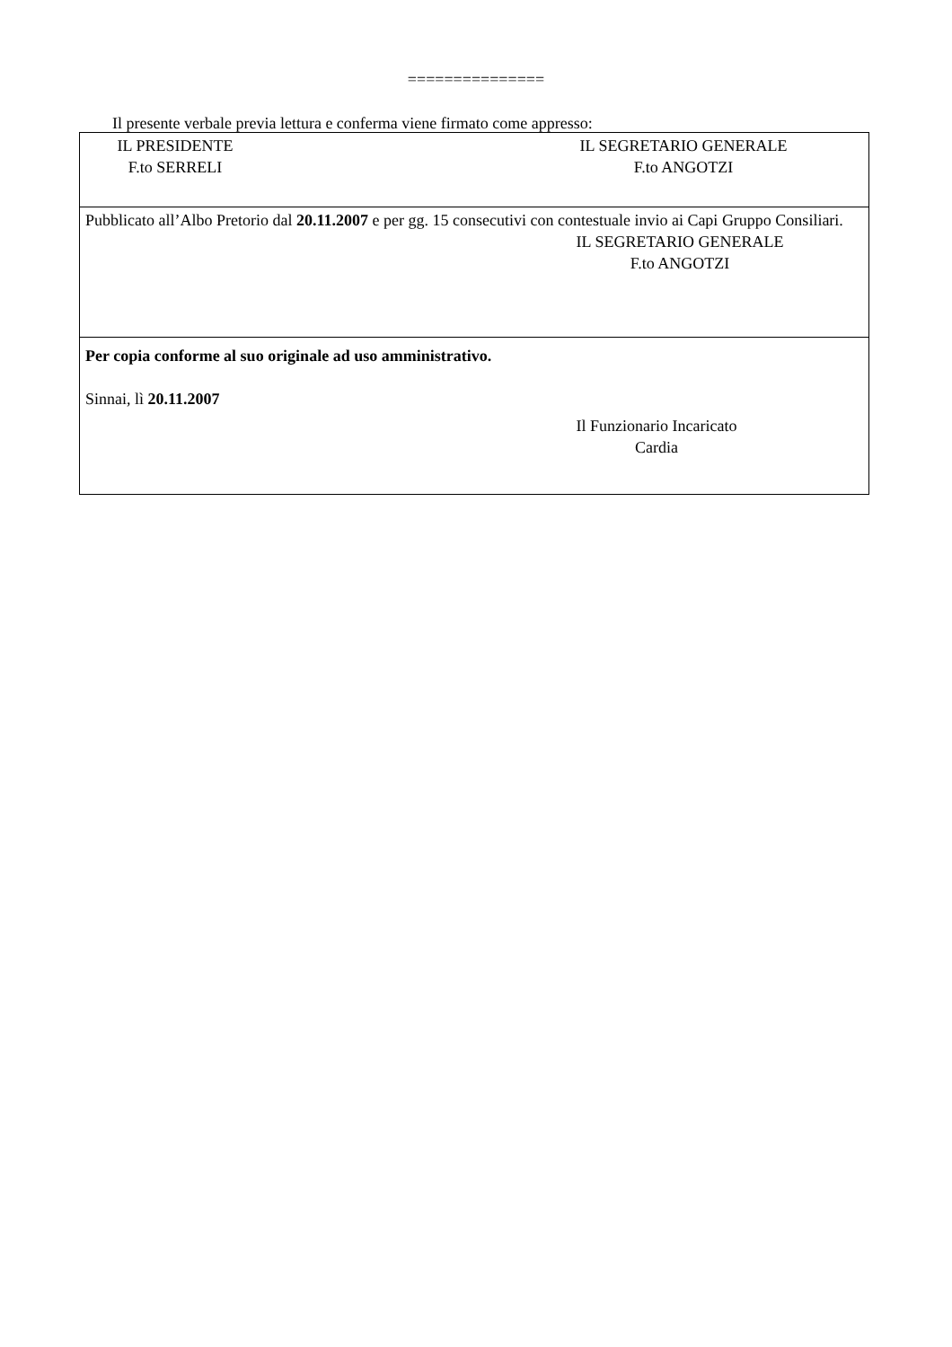===============
Il presente verbale previa lettura e conferma viene firmato come appresso:
IL PRESIDENTE
F.to SERRELI
IL SEGRETARIO GENERALE
F.to ANGOTZI
Pubblicato all’Albo Pretorio dal 20.11.2007 e per gg. 15 consecutivi con contestuale invio ai Capi Gruppo Consiliari.
IL SEGRETARIO GENERALE
F.to ANGOTZI
Per copia conforme al suo originale ad uso amministrativo.
Sinnai, lì 20.11.2007
Il Funzionario Incaricato
Cardia